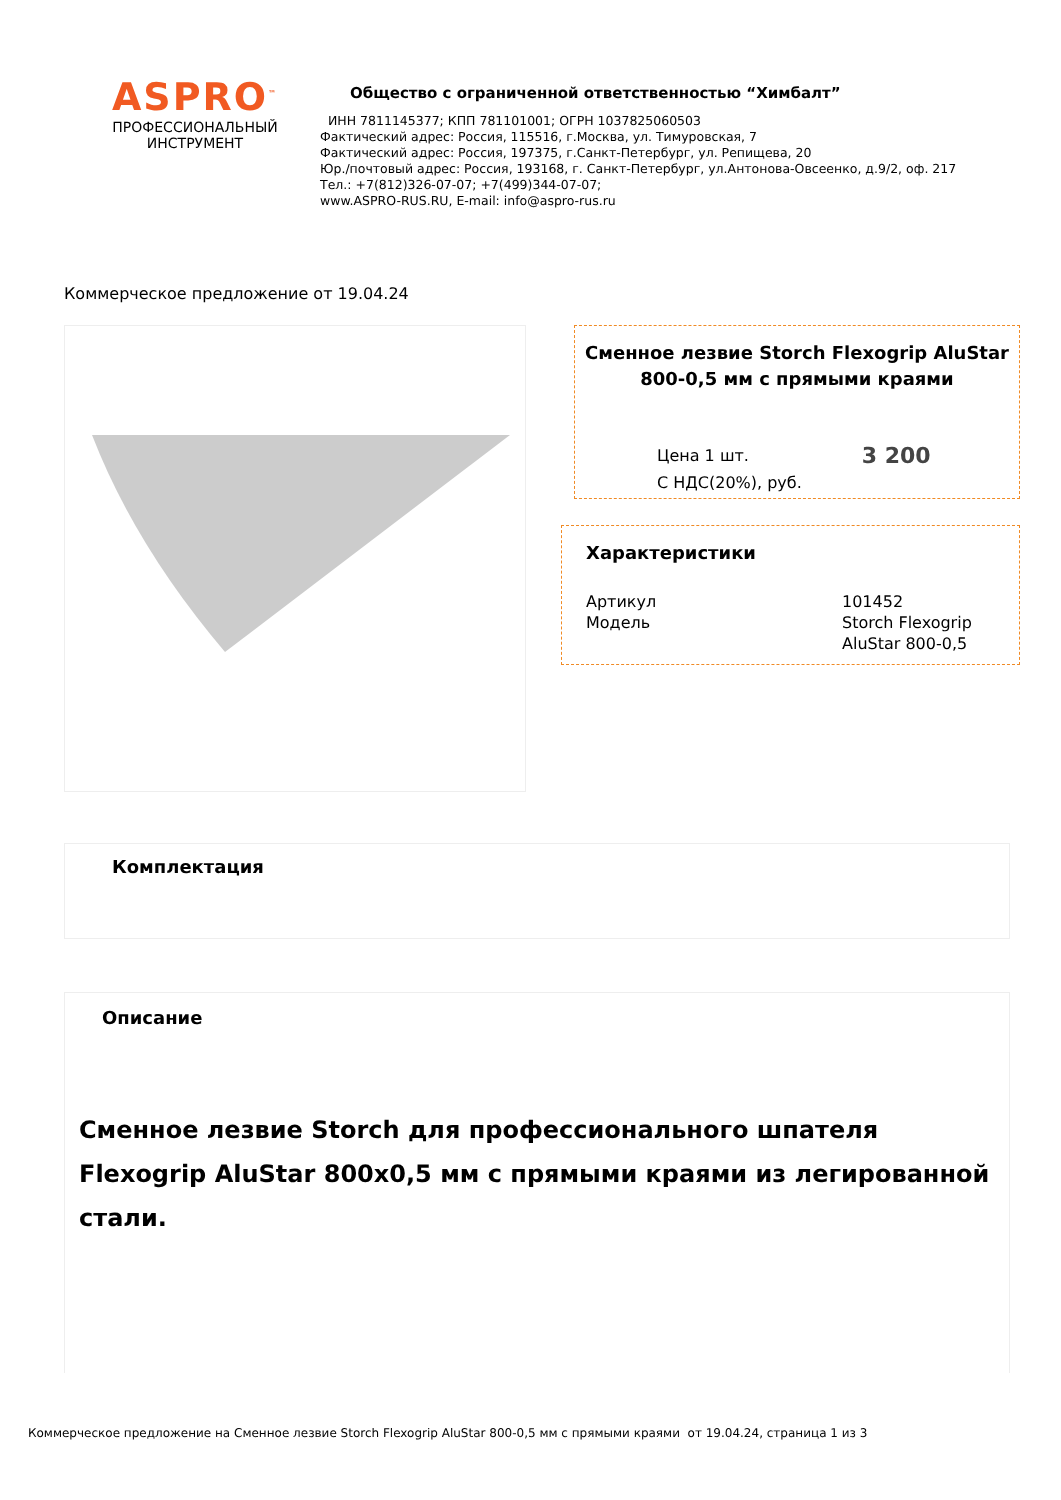ASPRO<sup>™</sup>
ПРОФЕССИОНАЛЬНЫЙ
ИНСТРУМЕНТ
Общество с ограниченной ответственностью “Химбалт”
ИНН 7811145377; КПП 781101001; ОГРН 1037825060503
Фактический адрес: Россия, 115516, г.Москва, ул. Тимуровская, 7
Фактический адрес: Россия, 197375, г.Санкт-Петербург, ул. Репищева, 20
Юр./почтовый адрес: Россия, 193168, г. Санкт-Петербург, ул.Антонова-Овсеенко, д.9/2, оф. 217
Тел.: +7(812)326-07-07; +7(499)344-07-07;
www.ASPRO-RUS.RU, E-mail: info@aspro-rus.ru
Коммерческое предложение от 19.04.24
Сменное лезвие Storch Flexogrip AluStar 800-0,5 мм с прямыми краями
Цена 1 шт.
С НДС(20%), руб. 3 200
Характеристики
Артикул 101452
Модель Storch Flexogrip
AluStar 800-0,5
Комплектация
Описание
Сменное лезвие Storch для профессионального шпателя Flexogrip AluStar 800x0,5 мм с прямыми краями из легированной стали.
Коммерческое предложение на Сменное лезвие Storch Flexogrip AluStar 800-0,5 мм с прямыми краями от 19.04.24, страница 1 из 3